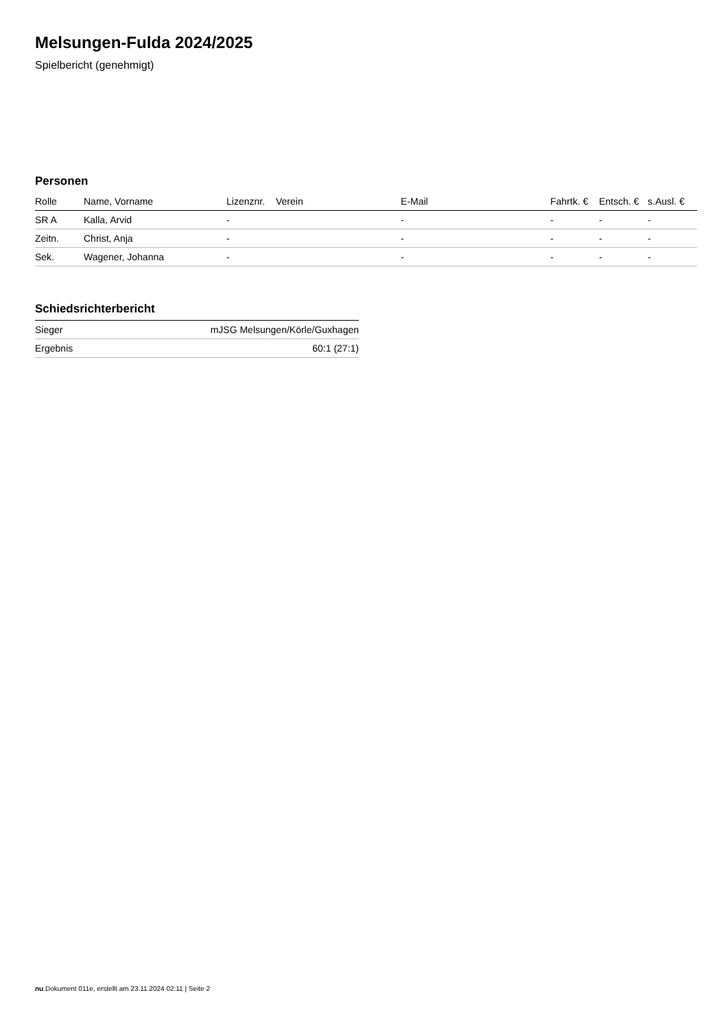Melsungen-Fulda 2024/2025
Spielbericht (genehmigt)
Personen
| Rolle | Name, Vorname | Lizenznr. | Verein | E-Mail | Fahrtk. € | Entsch. € | s.Ausl. € |
| --- | --- | --- | --- | --- | --- | --- | --- |
| SR A | Kalla, Arvid | - | | - | - | - | - |
| Zeitn. | Christ, Anja | - | | - | - | - | - |
| Sek. | Wagener, Johanna | - | | - | - | - | - |
Schiedsrichterbericht
| Sieger | mJSG Melsungen/Körle/Guxhagen |
| Ergebnis | 60:1 (27:1) |
nu.Dokument 011e, erstellt am 23.11.2024 02:11 | Seite 2